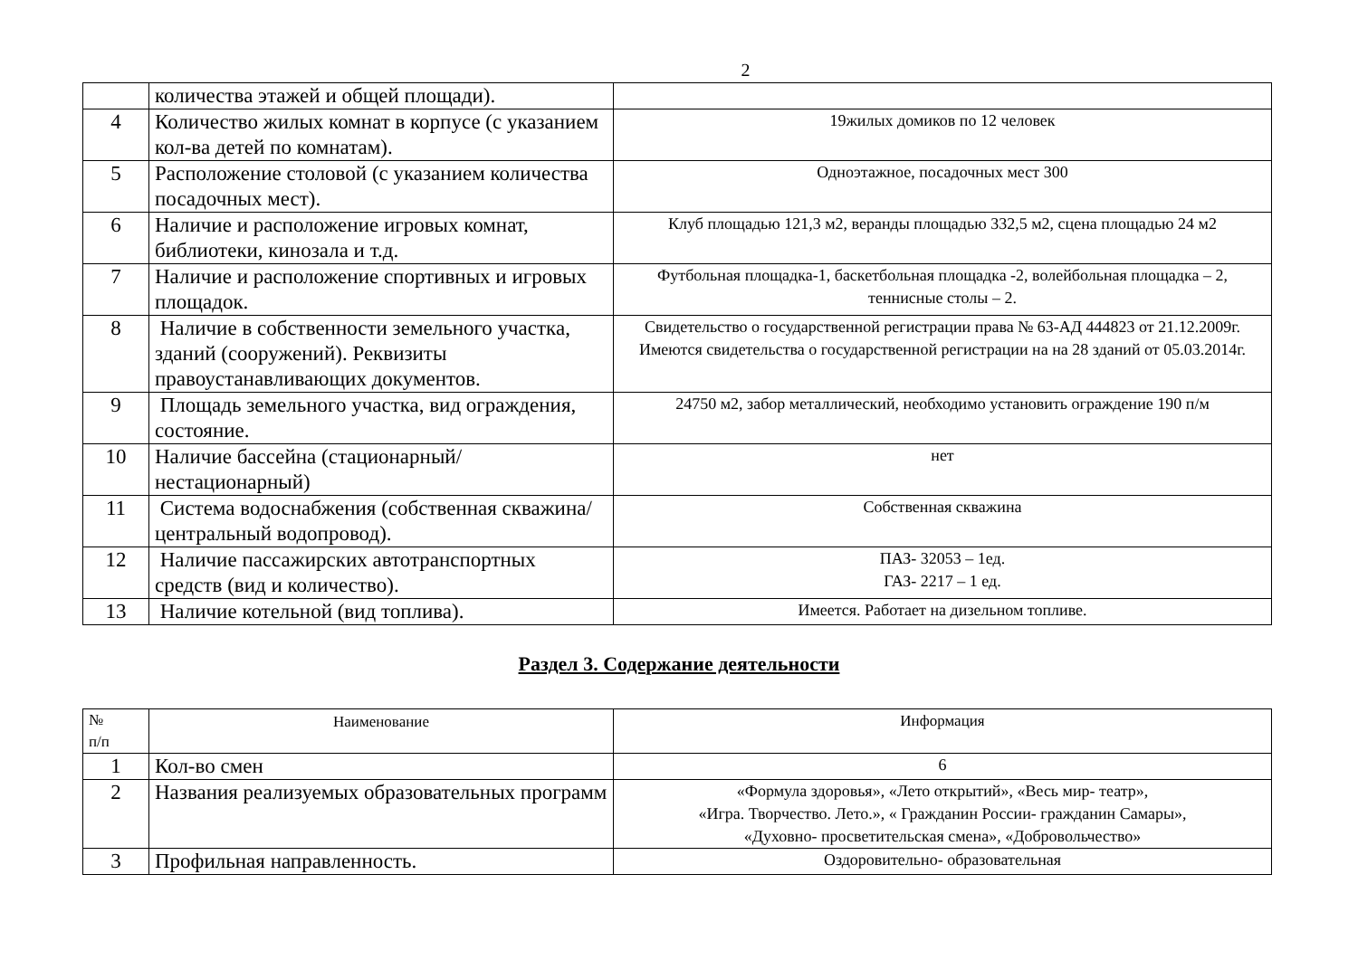2
| | количества этажей и общей площади). | |
| 4 | Количество жилых комнат в корпусе (с указанием кол-ва детей по комнатам). | 19жилых домиков по 12 человек |
| 5 | Расположение столовой (с указанием количества посадочных мест). | Одноэтажное, посадочных мест 300 |
| 6 | Наличие и расположение игровых комнат, библиотеки, кинозала и т.д. | Клуб площадью 121,3 м2, веранды площадью 332,5 м2, сцена площадью 24 м2 |
| 7 | Наличие и расположение спортивных и игровых площадок. | Футбольная площадка-1, баскетбольная площадка -2, волейбольная площадка – 2, теннисные столы – 2. |
| 8 | Наличие в собственности земельного участка, зданий (сооружений). Реквизиты правоустанавливающих документов. | Свидетельство о государственной регистрации права № 63-АД 444823 от 21.12.2009г. Имеются свидетельства о государственной регистрации на на 28 зданий от 05.03.2014г. |
| 9 | Площадь земельного участка, вид ограждения, состояние. | 24750 м2, забор металлический, необходимо установить ограждение 190 п/м |
| 10 | Наличие бассейна (стационарный/нестационарный) | нет |
| 11 | Система водоснабжения (собственная скважина/центральный водопровод). | Собственная скважина |
| 12 | Наличие пассажирских автотранспортных средств (вид и количество). | ПАЗ- 32053 – 1ед. ГАЗ- 2217 – 1 ед. |
| 13 | Наличие котельной (вид топлива). | Имеется. Работает на дизельном топливе. |
Раздел 3. Содержание деятельности
| № п/п | Наименование | Информация |
| 1 | Кол-во смен | 6 |
| 2 | Названия реализуемых образовательных программ | «Формула здоровья», «Лето открытий», «Весь мир- театр», «Игра. Творчество. Лето.», « Гражданин России- гражданин Самары», «Духовно- просветительская смена», «Добровольчество» |
| 3 | Профильная направленность. | Оздоровительно- образовательная |